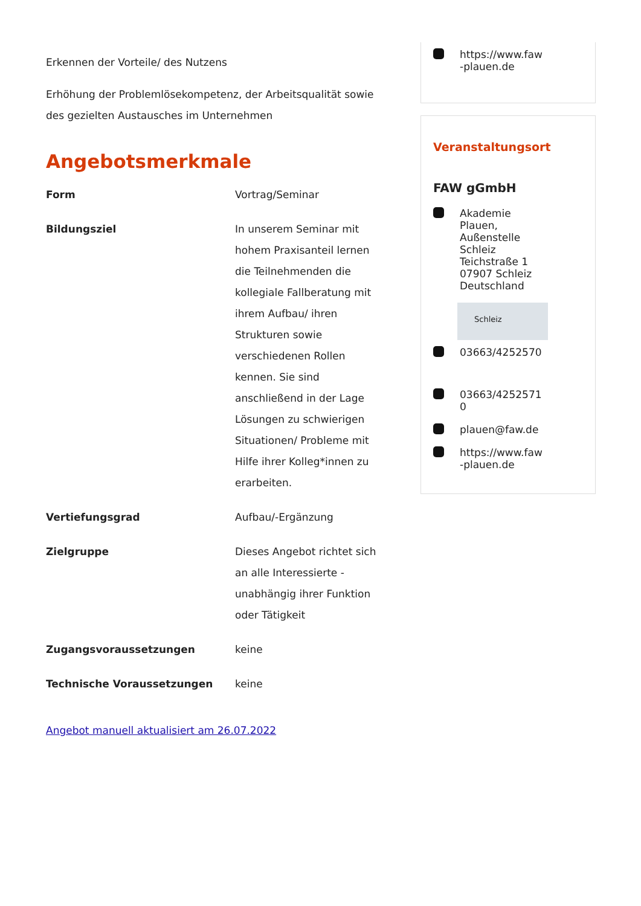Erkennen der Vorteile/ des Nutzens
Erhöhung der Problemlösekompetenz, der Arbeitsqualität sowie des gezielten Austausches im Unternehmen
Angebotsmerkmale
| Form | Vortrag/Seminar |
| Bildungsziel | In unserem Seminar mit hohem Praxisanteil lernen die Teilnehmenden die kollegiale Fallberatung mit ihrem Aufbau/ ihren Strukturen sowie verschiedenen Rollen kennen. Sie sind anschließend in der Lage Lösungen zu schwierigen Situationen/ Probleme mit Hilfe ihrer Kolleg*innen zu erarbeiten. |
| Vertiefungsgrad | Aufbau/-Ergänzung |
| Zielgruppe | Dieses Angebot richtet sich an alle Interessierte - unabhängig ihrer Funktion oder Tätigkeit |
| Zugangsvoraussetzungen | keine |
| Technische Voraussetzungen | keine |
Angebot manuell aktualisiert am 26.07.2022
https://www.faw
-plauen.de
Veranstaltungsort
FAW gGmbH
Akademie
Plauen,
Außenstelle
Schleiz
Teichstraße 1
07907 Schleiz
Deutschland
Schleiz
03663/4252570
03663/4252571
0
plauen@faw.de
https://www.faw
-plauen.de